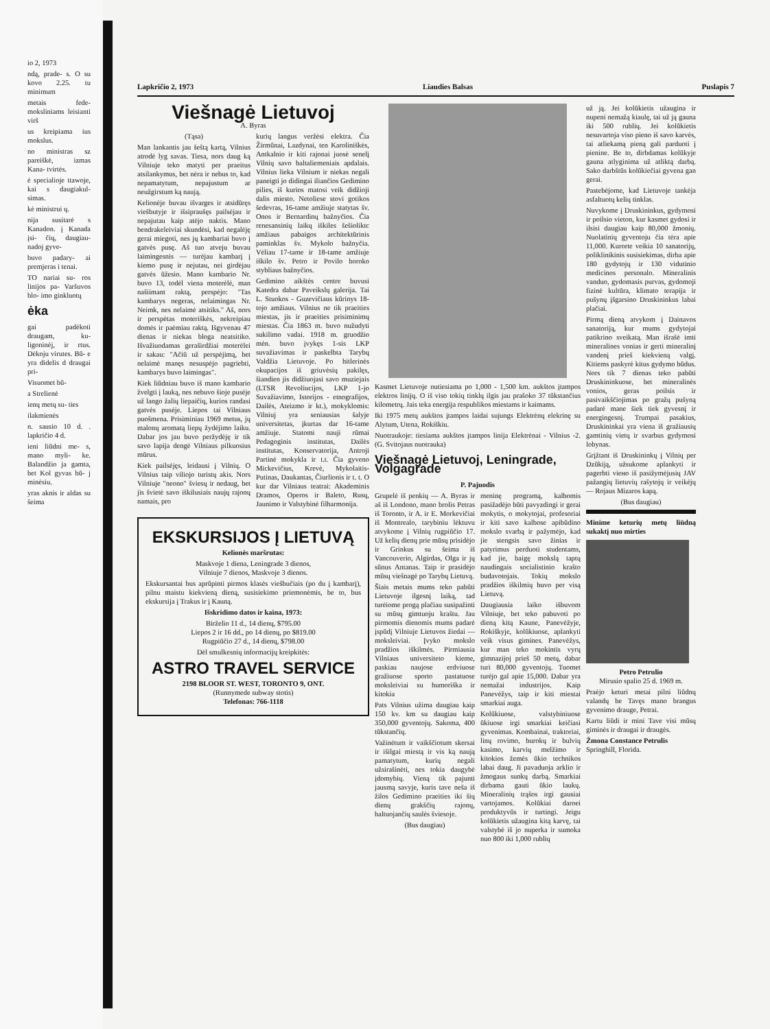io 2, 1973
ndą, prade- s. O su kovo 2.25. tu minimum
metais fede- moksliniams leisianti virš
us kreipiama ius mokslus.
no ministras sz pareiškė, izmas Kana- tvirtės.
ė specialioje ttawoje, kai s daugiakul- simas.
kė ministrui ų.
nija susitarė s Kanadon. į Kanada įsi- čių, daugiau- nadoj gyve-
buvo padary- ai premjeras i tenai.
TO nariai su- ros linijos pa- Varšuvos blo- imo ginkluotų
ėka
gai padėkoti draugam, ku- ligoninėj, ir rtus. Dėkoju virutes. Bū- e yra didelis d draugai pri-
Visuomet bū-
a Strelienė
ienų metų su- ties
ilakmienės
n. sausio 10 d. . lapkričio 4 d.
ieni liūdni me- s, mano myli- ke. Balandžio ja gamta, bet Kol gyvas bū- j minėsiu.
yras aknis ir aldas su šeima
Lapkričio 2, 1973 Liaudies Balsas Puslapis 7
Viešnagė Lietuvoj
A. Byras
(Tąsa)
Man lankantis jau šeštą kartą, Vilnius atrodė lyg savas. Tiesa, nors daug ką Vilniuje teko matyti per praeitus atsilankymus, bet nėra ir nebus to, kad nepamatytum, nepajustum ar neužgirstum ką naują.
Kelionėje buvau išvarges ir atsidūręs viešbutyje ir išsipraušęs pailsėjau ir nepajutau kaip atėjo naktis. Mano bendrakeleiviai skundėsi, kad negalėję gerai miegoti, nes jų kambariai buvo į gatvės pusę. Aš tuo atveju buvau laimingesnis — turėjau kambarį į kiemo pusę ir nejutau, nei girdėjau gatvės ūžesio. Mano kambario Nr. buvo 13, todėl viena moterėlė, man našiimant raktą, perspėjo: "Tas kambarys negeras, nelaimingas Nr. Neimk, nes nelaimė atsitiks." Aš, nors ir perspėtas moteriškės, nekreipiau domės ir paėmiau raktą. Išgyvenau 47 dienas ir niekas bloga neatsitiko. Išvažiuodamas geraširdžiai moterėlei ir sakau: "Ačiū už perspėjimą, bet nelaimė manęs nesuspėjo pagriebti, kambarys buvo laimingas".
Kiek liūdniau buvo iš mano kambario žvelgti į lauką, nes nebuvo šioje pusėje už lango žalių liepaičių, kurios randasi gatvės pusėje. Liepos tai Vilniaus puošmena. Prisiminiau 1969 metus, jų malonų aromatą liepų žydėjimo laiku. Dabar jos jau buvo peržydėję ir tik savo lapija dengė Vilniaus pilkuosius mūrus.
Kiek pailsėjęs, leidausi į Vilnių. O Vilnius taip viliojo turistų akis. Nors Vilniuje "neono" šviesų ir nedaug, bet jis švietė savo iškilusiais naujų rajonų namais, pro
kurių langus veržėsi elektra. Čia Žirmūnai, Lazdynai, ten Karoliniškės, Antkalnio ir kiti rajonai juosė senelį Vilnių savo baltaliemeniais apdalais. Vilnius lieka Vilnium ir niekas negali paneigti jo didingai iliančios Gedimino pilies, iš kurios matosi veik didžioji dalis miesto. Netoliese stovi gotikos šedevras, 16-tame amžiuje statytas šv. Onos ir Bernardinų bažnyčios. Čia renesansinių laikų iškiles šešioliktc amžiaus pabaigos architektūrinis paminklas šv. Mykolo bažnyčia. Vėliau 17-tame ir 18-tame amžiuje iškilo šv. Petro ir Povilo boroko stybliaus bažnyčios.
Gedimino aikštės centre buvusi Katedra dabar Paveikslų galerija. Tai L. Stuokos - Guzevičiaus kūrinys 18-tojo amžiaus. Vilnius ne tik praeities miestas, jis ir praeities prisiminimų miestas. Čia 1863 m. buvo nužudyti sukilimo vadai. 1918 m. gruodžio mėn. buvo įvykęs 1-sis LKP suvažiavimas ir paskelbta Tarybų Valdžia Lietuvoje. Po hitlerinės okupacijos iš griuvėsių pakilęs, šiandien jis didžiuojasi savo muziejais (LTSR Revoliucijos, LKP 1-jo Suvažiavimo, Istorijos - etnografijos, Dailės, Ateizmo ir kt.), mokyklomis: Vilniuj yra seniausias šalyje universitetas, įkurtas dar 16-tame amžiuje. Statomi nauji rūmai Pedagoginis institutas, Dailės institutas, Konservatorija, Antroji Partinė mokykla ir t.t. Čia gyveno Mickevičius, Krevė, Mykolaitis-Putinas, Daukantas, Čiurlionis ir t. t. O kur dar Vilniaus teatrai: Akademinis Dramos, Operos ir Baleto, Rusų, Jaunimo ir Valstybinė filharmonija.
EKSKURSIJOS Į LIETUVĄ
Kelionės maršrutas:
Maskvoje 1 diena, Leningrade 3 dienos,
Vilniuje 7 dienos, Maskvoje 3 dienos.
Ekskursantai bus aprūpinti pirmos klasės viešbučiais (po du į kambarį), pilnu maistu kiekvieną dieną, susisiekimo priemonėmis, be to, bus ekskursija į Trakus ir į Kauną.
Išskridimo datos ir kaina, 1973:
Birželio 11 d., 14 dienų, $795.00
Liepos 2 ir 16 dd., po 14 dienų, po $819.00
Rugpiūčio 27 d., 14 dienų, $798.00
Dėl smulkesnių informacijų kreipkitės:
ASTRO TRAVEL SERVICE
2198 BLOOR ST. WEST, TORONTO 9, ONT.
(Runnymede subway stotis)
Telefonas: 766-1118
Kasmet Lietuvoje nutiesiama po 1,000 - 1,500 km. aukštos įtampos elektros linijų. O iš viso tokių tinklų ilgis jau prašoko 37 tūkstančius kilometrų. Jais teka energija respublikos miestams ir kaimams.
Iki 1975 metų aukštos įtampos laidai sujungs Elektrėnų elekrinę su Alytum, Utena, Rokiškiu.
Nuotraukoje: tiesiama aukštos įtampos linija Elektrėnai - Vilnius -2. (G. Svitojaus nuotrauka)
Viešnagė Lietuvoj, Leningrade, Volgagrade
P. Pajuodis
Grupelė iš penkių — A. Byras ir aš iš Londono, mano brolis Petras iš Toronto, ir A. ir E. Morkevičiai iš Montrealo, tarybiniu lėktuvu atvykome į Vilnių rugpiūčio 17. Už kelių dienų prie mūsų prisidėjo ir Grinkus su šeima iš Vancouverio, Algirdas, Olga ir jų sūnus Antanas. Taip ir prasidėjo mūsų viešnagė po Tarybų Lietuvą.
Šiais metais mums teko pabūti Lietuvoje ilgesnį laiką, tad turėiome progą plačiau susipažinti su mūsų gimtuoju kraštu. Jau pirmomis dienomis mums padarė įspūdį Vilniuje Lietuvos žiedai — moksleiviai. Įvyko mokslo pradžios iškilmės. Pirmiausia Vilniaus universiteto kieme, paskiau naujose erdviuose gražiuose sporto pastatuose moksleiviai su humoriška ir kitokia
Pats Vilnius užima daugiau kaip 150 kv. km su daugiau kaip 350,000 gyventojų. Sakoma, 400 tūkstančių.
Važinėtum ir vaikščiotum skersai ir išilgai miestą ir vis ką naują pamatytum, kurių negali užsirašinėti, nes tokia daugybė įdomybių. Vieną tik pajunti jausmą savyje, kuris tave neša iš žilos Gedimino praeities iki šių dienų grakščių rajonų, baltuojančių saulės šviesoje.
(Bus daugiau)
meninę programą, kalbomis pasižadėjo būti pavyzdingi ir gerai mokytis, o mokytojai, profesoriai ir kiti savo kalbose apibūdino mokslo svarbą ir pažymėjo, kad jie stengsis savo žinias ir patyrimus perduoti studentams, kad jie, baigę mokslą taptų naudingais socialistinio krašto budavotojais. Tokių mokslo pradžios iškilmių buvo per visą Lietuvą.
Daugiausia laiko išbuvom Vilniuje, bet teko pabuvoti po dieną kitą Kaune, Panevėžyje, Rokiškyje, kolūkiuose, aplankyti veik visus gimines. Panevėžys, kur man teko mokintis vyrų gimnazijoj prieš 50 metų, dabar turi 80,000 gyventojų. Tuomet turėjo gal apie 15,000. Dabar yra nemažai industrijos. Kaip Panevėžys, taip ir kiti miestai smarkiai auga.
Kolūkiuose, valstybiniuose ūkiuose irgi smarkiai keičiasi gyvenimas. Kombainai, traktoriai, linų rovimo, burokų ir bulvių kasimo, karvių melžimo ir kitokios žemės ūkio technikos labai daug. Ji pavaduoja arklio ir žmogaus sunkų darbą. Smarkiai dirbama gauti ūkio laukų. Mineralinių trąšos irgi gausiai vartojamos. Kolūkiai daroei produktyvūs ir turtingi. Jeigu kolūkietis užaugina kitą karvę, tai valstybė iš jo nuperka ir sumoka nuo 800 iki 1,000 rublių
už ją. Jei kolūkietis užaugina ir nupeni nemažą kiaulę, tai už ją gauna iki 500 rublių. Jei kolūkietis nesuvartoja viso pieno iš savo karvės, tai atliekamą pieną gali parduoti į pienine. Be to, dirbdamas kolūkyje gauna atlyginima už atliktą darbą. Sako darbštūs kolūkiečiai gyvena gan gerai.
Pastebėjome, kad Lietuvoje tankėja asfaltuotų kelių tinklas.
Nuvykome į Druskininkus, gydymosi ir poilsio vieton, kur kasmet gydosi ir ilsisi daugiau kaip 80,000 žmonių. Nuolatinių gyventoju čia tėra apie 11,000. Kurorte veikia 10 sanatorijų, poliklinikinis susisiekimas, dirba apie 180 gydytojų ir 130 vidutinio medicinos personalo. Mineralinis vanduo, gydomasis purvas, gydomoji fizinė kultūra, klimato terapija ir pušynų įšgarsino Druskininkus labai plačiai.
Pirmą dieną atvykom į Dainavos sanatoriją, kur mums gydytojai patikrino sveikatą. Man išrašė imti mineralines vonias ir gerti mineralinį vandenį prieš kiekvieną valgį. Kitiems paskyrė kitus gydymo būdus. Nors tik 7 dienas teko pabūti Druskininkuose, bet mineralinės vonios, geras poilsis ir pasivaikščiojimas po gražų pušyną padarė mane šiek tiek gyvesnį ir energingesnį. Trumpai pasakius, Druskininkai yra viena iš gražiausių gamtinių vietų ir svarbus gydymosi lobynas.
Grįžtant iš Druskininkų į Vilnių per Dzūkiją, užsukome aplankyti ir pagerbti viено iš pasižymėjusių JAV pažangių lietuvių rašytojų ir veikėjų — Rojaus Mizaros kapą.
(Bus daugiau)
Minime keturių metų liūdną sukaktį nuo mirties
Petro Petrulio
Mirusio spalio 25 d. 1969 m.
Praėjo keturi metai pilni liūdnų valandų be Tavęs mano brangus gyvenimo drauge, Petrai.
Kartu liūdi ir mini Tave visi mūsų giminės ir draugai ir draugės.
Žmona Constance Petrulis
Springhill, Florida.